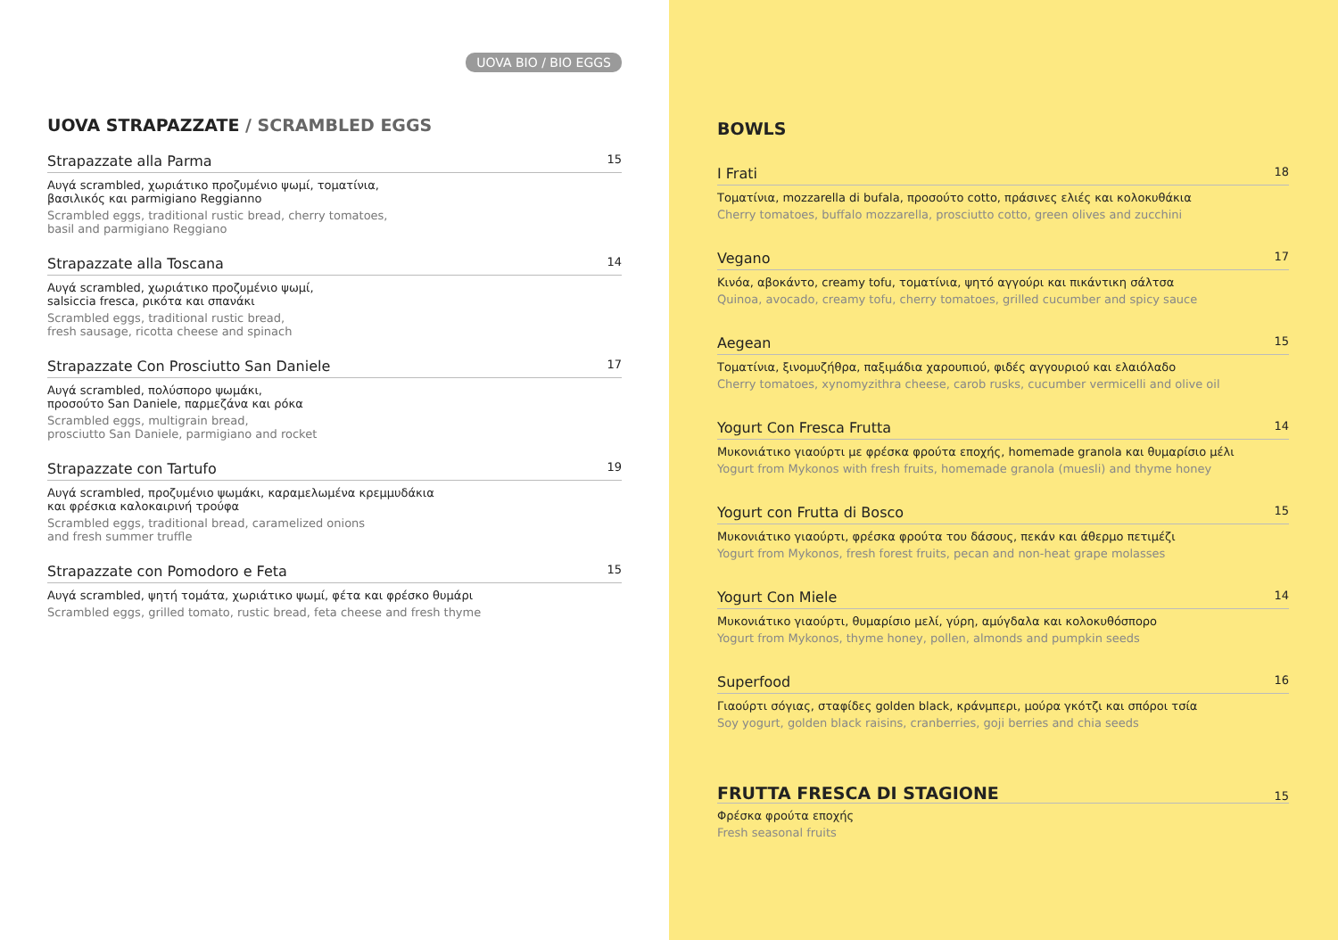UOVA BIO / BIO EGGS
UOVA STRAPAZZATE / SCRAMBLED EGGS
Strapazzate alla Parma 15
Αυγά scrambled, χωριάτικο προζυμένιο ψωμί, τοματίνια,
βασιλικός και parmigiano Reggianno
Scrambled eggs, traditional rustic bread, cherry tomatoes,
basil and parmigiano Reggiano
Strapazzate alla Toscana 14
Αυγά scrambled, χωριάτικο προζυμένιο ψωμί,
salsiccia fresca, ρικότα και σπανάκι
Scrambled eggs, traditional rustic bread,
fresh sausage, ricotta cheese and spinach
Strapazzate Con Prosciutto San Daniele 17
Αυγά scrambled, πολύσπορο ψωμάκι,
προσούτο San Daniele, παρμεζάνα και ρόκα
Scrambled eggs, multigrain bread,
prosciutto San Daniele, parmigiano and rocket
Strapazzate con Tartufo 19
Αυγά scrambled, προζυμένιο ψωμάκι, καραμελωμένα κρεμμυδάκια
και φρέσκια καλοκαιρινή τρούφα
Scrambled eggs, traditional bread, caramelized onions
and fresh summer truffle
Strapazzate con Pomodoro e Feta 15
Αυγά scrambled, ψητή τομάτα, χωριάτικο ψωμί, φέτα και φρέσκο θυμάρι
Scrambled eggs, grilled tomato, rustic bread, feta cheese and fresh thyme
BOWLS
I Frati 18
Τοματίνια, mozzarella di bufala, προσούτο cotto, πράσινες ελιές και κολοκυθάκια
Cherry tomatoes, buffalo mozzarella, prosciutto cotto, green olives and zucchini
Vegano 17
Κινόα, αβοκάντο, creamy tofu, τοματίνια, ψητό αγγούρι και πικάντικη σάλτσα
Quinoa, avocado, creamy tofu, cherry tomatoes, grilled cucumber and spicy sauce
Aegean 15
Τοματίνια, ξινομυζήθρα, παξιμάδια χαρουπιού, φιδές αγγουριού και ελαιόλαδο
Cherry tomatoes, xynomyzithra cheese, carob rusks, cucumber vermicelli and olive oil
Yogurt Con Fresca Frutta 14
Μυκονιάτικο γιαούρτι με φρέσκα φρούτα εποχής, homemade granola και θυμαρίσιο μέλι
Yogurt from Mykonos with fresh fruits, homemade granola (muesli) and thyme honey
Yogurt con Frutta di Bosco 15
Μυκονιάτικο γιαούρτι, φρέσκα φρούτα του δάσους, πεκάν και άθερμο πετιμέζι
Yogurt from Mykonos, fresh forest fruits, pecan and non-heat grape molasses
Yogurt Con Miele 14
Μυκονιάτικο γιαούρτι, θυμαρίσιο μελί, γύρη, αμύγδαλα και κολοκυθόσπορο
Yogurt from Mykonos, thyme honey, pollen, almonds and pumpkin seeds
Superfood 16
Γιαούρτι σόγιας, σταφίδες golden black, κράνμπερι, μούρα γκότζι και σπόροι τσία
Soy yogurt, golden black raisins, cranberries, goji berries and chia seeds
FRUTTA FRESCA DI STAGIONE
15
Φρέσκα φρούτα εποχής
Fresh seasonal fruits